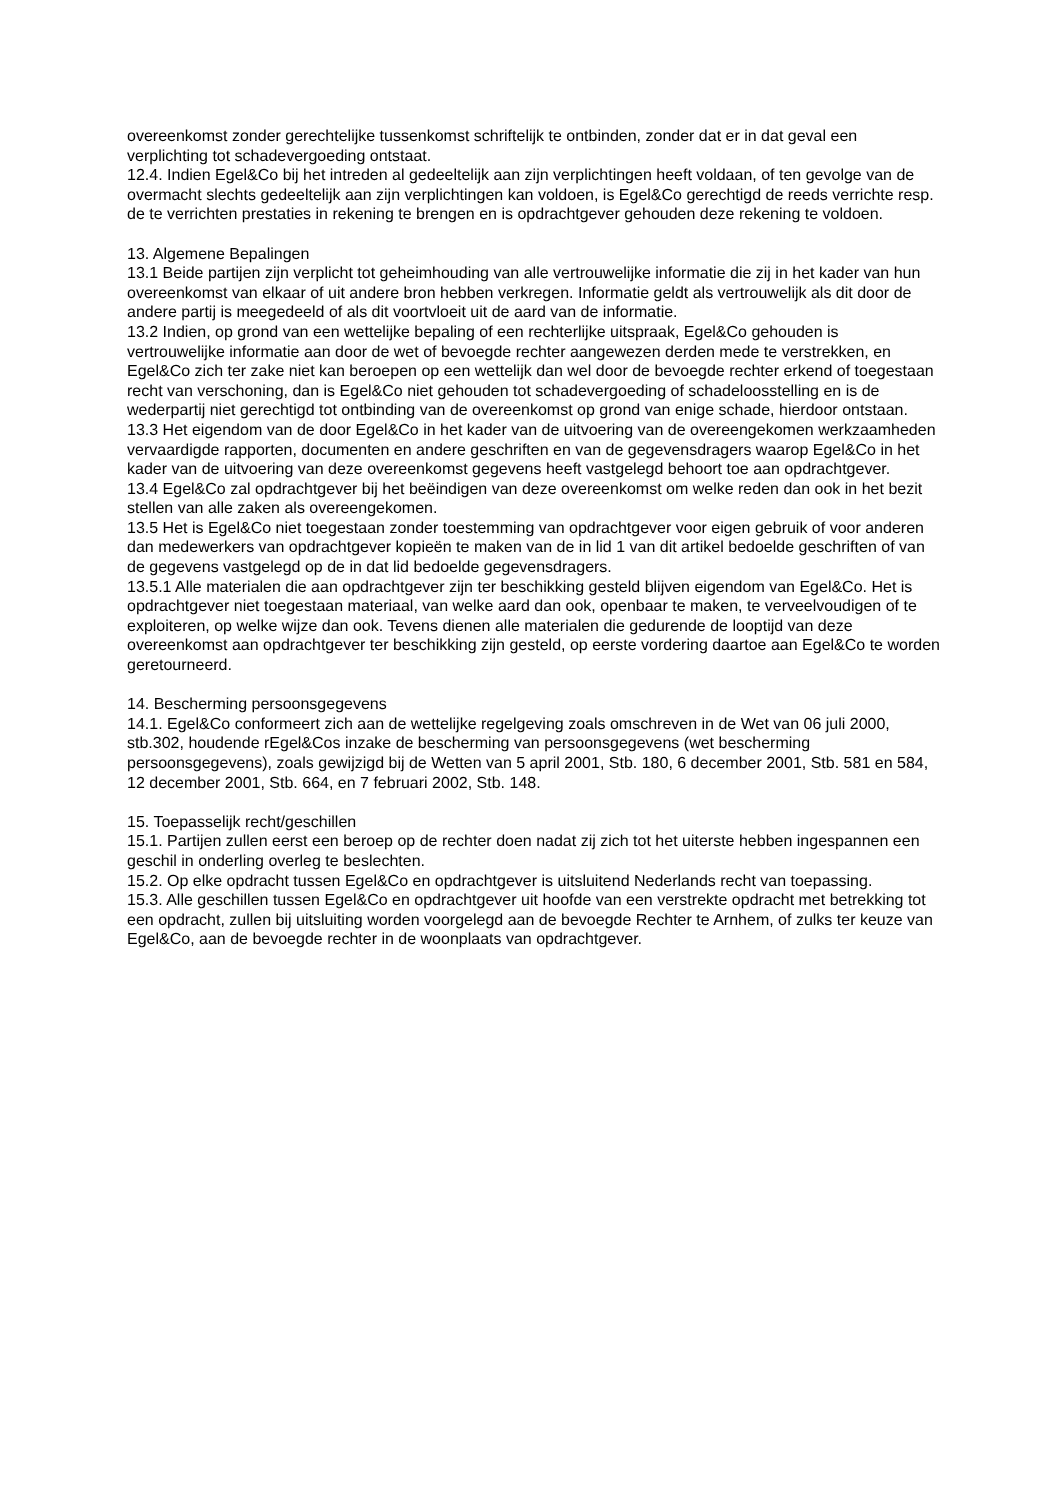overeenkomst zonder gerechtelijke tussenkomst schriftelijk te ontbinden, zonder dat er in dat geval een verplichting tot schadevergoeding ontstaat.
12.4. Indien Egel&Co bij het intreden al gedeeltelijk aan zijn verplichtingen heeft voldaan, of ten gevolge van de overmacht slechts gedeeltelijk aan zijn verplichtingen kan voldoen, is Egel&Co gerechtigd de reeds verrichte resp. de te verrichten prestaties in rekening te brengen en is opdrachtgever gehouden deze rekening te voldoen.
13. Algemene Bepalingen
13.1 Beide partijen zijn verplicht tot geheimhouding van alle vertrouwelijke informatie die zij in het kader van hun overeenkomst van elkaar of uit andere bron hebben verkregen. Informatie geldt als vertrouwelijk als dit door de andere partij is meegedeeld of als dit voortvloeit uit de aard van de informatie.
13.2 Indien, op grond van een wettelijke bepaling of een rechterlijke uitspraak, Egel&Co gehouden is vertrouwelijke informatie aan door de wet of bevoegde rechter aangewezen derden mede te verstrekken, en Egel&Co zich ter zake niet kan beroepen op een wettelijk dan wel door de bevoegde rechter erkend of toegestaan recht van verschoning, dan is Egel&Co niet gehouden tot schadevergoeding of schadeloosstelling en is de wederpartij niet gerechtigd tot ontbinding van de overeenkomst op grond van enige schade, hierdoor ontstaan.
13.3 Het eigendom van de door Egel&Co in het kader van de uitvoering van de overeengekomen werkzaamheden vervaardigde rapporten, documenten en andere geschriften en van de gegevensdragers waarop Egel&Co in het kader van de uitvoering van deze overeenkomst gegevens heeft vastgelegd behoort toe aan opdrachtgever.
13.4 Egel&Co zal opdrachtgever bij het beëindigen van deze overeenkomst om welke reden dan ook in het bezit stellen van alle zaken als overeengekomen.
13.5 Het is Egel&Co niet toegestaan zonder toestemming van opdrachtgever voor eigen gebruik of voor anderen dan medewerkers van opdrachtgever kopieën te maken van de in lid 1 van dit artikel bedoelde geschriften of van de gegevens vastgelegd op de in dat lid bedoelde gegevensdragers.
13.5.1 Alle materialen die aan opdrachtgever zijn ter beschikking gesteld blijven eigendom van Egel&Co. Het is opdrachtgever niet toegestaan materiaal, van welke aard dan ook, openbaar te maken, te verveelvoudigen of te exploiteren, op welke wijze dan ook. Tevens dienen alle materialen die gedurende de looptijd van deze overeenkomst aan opdrachtgever ter beschikking zijn gesteld, op eerste vordering daartoe aan Egel&Co te worden geretourneerd.
14. Bescherming persoonsgegevens
14.1. Egel&Co conformeert zich aan de wettelijke regelgeving zoals omschreven in de Wet van 06 juli 2000, stb.302, houdende rEgel&Cos inzake de bescherming van persoonsgegevens (wet bescherming persoonsgegevens), zoals gewijzigd bij de Wetten van 5 april 2001, Stb. 180, 6 december 2001, Stb. 581 en 584, 12 december 2001, Stb. 664, en 7 februari 2002, Stb. 148.
15. Toepasselijk recht/geschillen
15.1. Partijen zullen eerst een beroep op de rechter doen nadat zij zich tot het uiterste hebben ingespannen een geschil in onderling overleg te beslechten.
15.2. Op elke opdracht tussen Egel&Co en opdrachtgever is uitsluitend Nederlands recht van toepassing.
15.3. Alle geschillen tussen Egel&Co en opdrachtgever uit hoofde van een verstrekte opdracht met betrekking tot een opdracht, zullen bij uitsluiting worden voorgelegd aan de bevoegde Rechter te Arnhem, of zulks ter keuze van Egel&Co, aan de bevoegde rechter in de woonplaats van opdrachtgever.